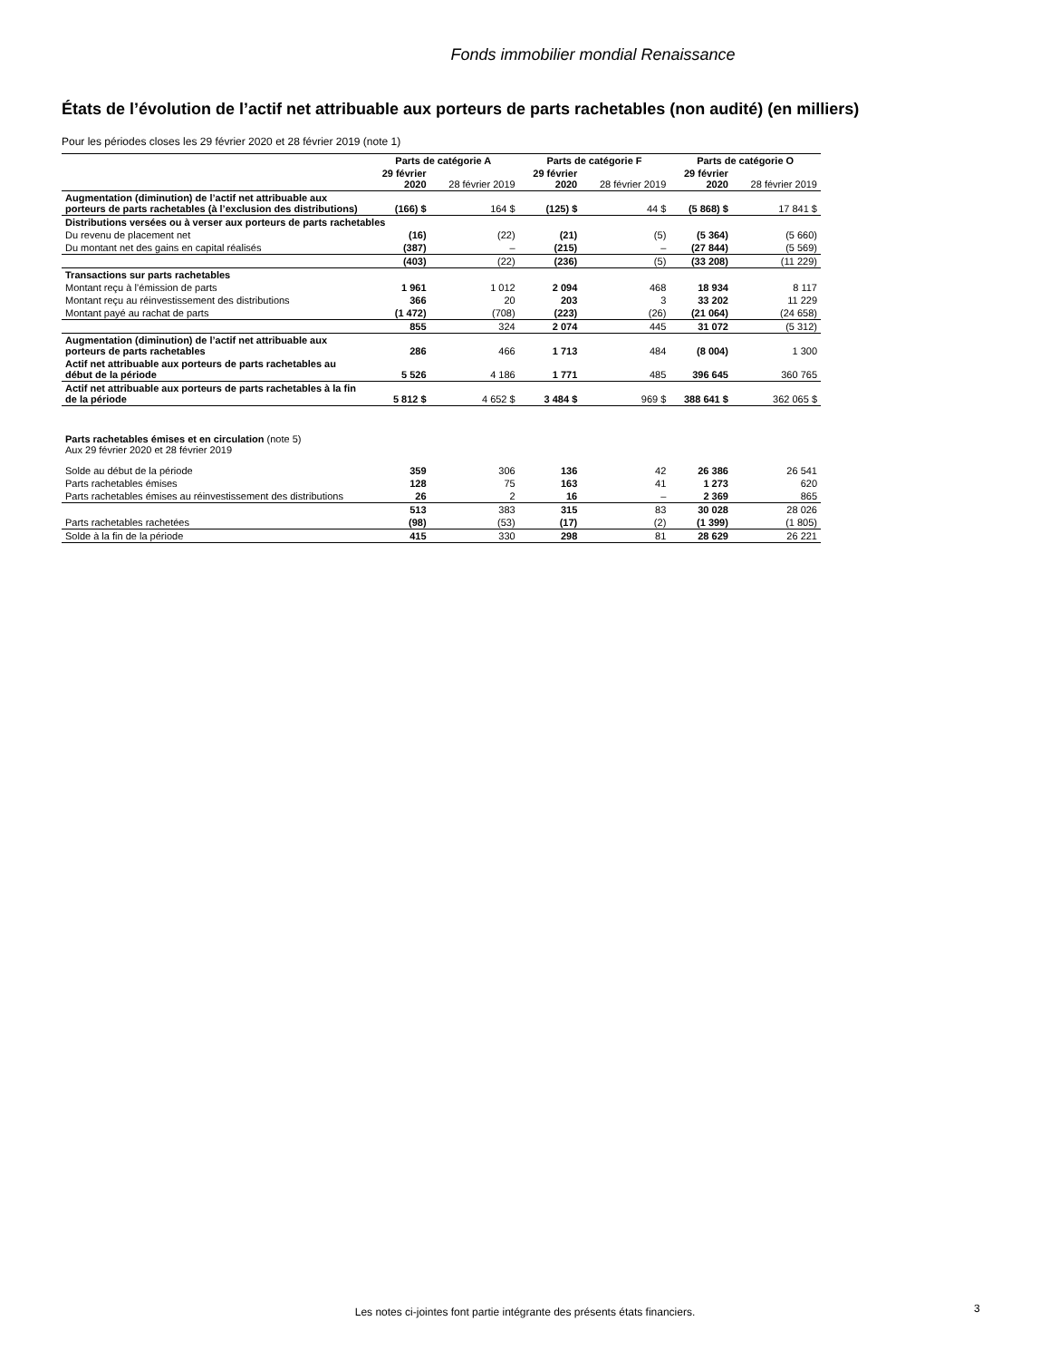Fonds immobilier mondial Renaissance
États de l’évolution de l’actif net attribuable aux porteurs de parts rachetables (non audité) (en milliers)
Pour les périodes closes les 29 février 2020 et 28 février 2019 (note 1)
| | Parts de catégorie A | | Parts de catégorie F | | Parts de catégorie O | |
| --- | --- | --- | --- | --- | --- | --- |
| | 29 février 2020 | 28 février 2019 | 29 février 2020 | 28 février 2019 | 29 février 2020 | 28 février 2019 |
| Augmentation (diminution) de l’actif net attribuable aux porteurs de parts rachetables (à l’exclusion des distributions) | (166) $ | 164 $ | (125) $ | 44 $ | (5 868) $ | 17 841 $ |
| Distributions versées ou à verser aux porteurs de parts rachetables | | | | | | |
| Du revenu de placement net | (16) | (22) | (21) | (5) | (5 364) | (5 660) |
| Du montant net des gains en capital réalisés | (387) | – | (215) | – | (27 844) | (5 569) |
| | (403) | (22) | (236) | (5) | (33 208) | (11 229) |
| Transactions sur parts rachetables | | | | | | |
| Montant reçu à l’émission de parts | 1 961 | 1 012 | 2 094 | 468 | 18 934 | 8 117 |
| Montant reçu au réinvestissement des distributions | 366 | 20 | 203 | 3 | 33 202 | 11 229 |
| Montant payé au rachat de parts | (1 472) | (708) | (223) | (26) | (21 064) | (24 658) |
| | 855 | 324 | 2 074 | 445 | 31 072 | (5 312) |
| Augmentation (diminution) de l’actif net attribuable aux porteurs de parts rachetables | 286 | 466 | 1 713 | 484 | (8 004) | 1 300 |
| Actif net attribuable aux porteurs de parts rachetables au début de la période | 5 526 | 4 186 | 1 771 | 485 | 396 645 | 360 765 |
| Actif net attribuable aux porteurs de parts rachetables à la fin de la période | 5 812 $ | 4 652 $ | 3 484 $ | 969 $ | 388 641 $ | 362 065 $ |
| Parts rachetables émises et en circulation (note 5) Aux 29 février 2020 et 28 février 2019 | | | | | | |
| Solde au début de la période | 359 | 306 | 136 | 42 | 26 386 | 26 541 |
| Parts rachetables émises | 128 | 75 | 163 | 41 | 1 273 | 620 |
| Parts rachetables émises au réinvestissement des distributions | 26 | 2 | 16 | – | 2 369 | 865 |
| | 513 | 383 | 315 | 83 | 30 028 | 28 026 |
| Parts rachetables rachetées | (98) | (53) | (17) | (2) | (1 399) | (1 805) |
| Solde à la fin de la période | 415 | 330 | 298 | 81 | 28 629 | 26 221 |
Les notes ci-jointes font partie intégrante des présents états financiers. 3